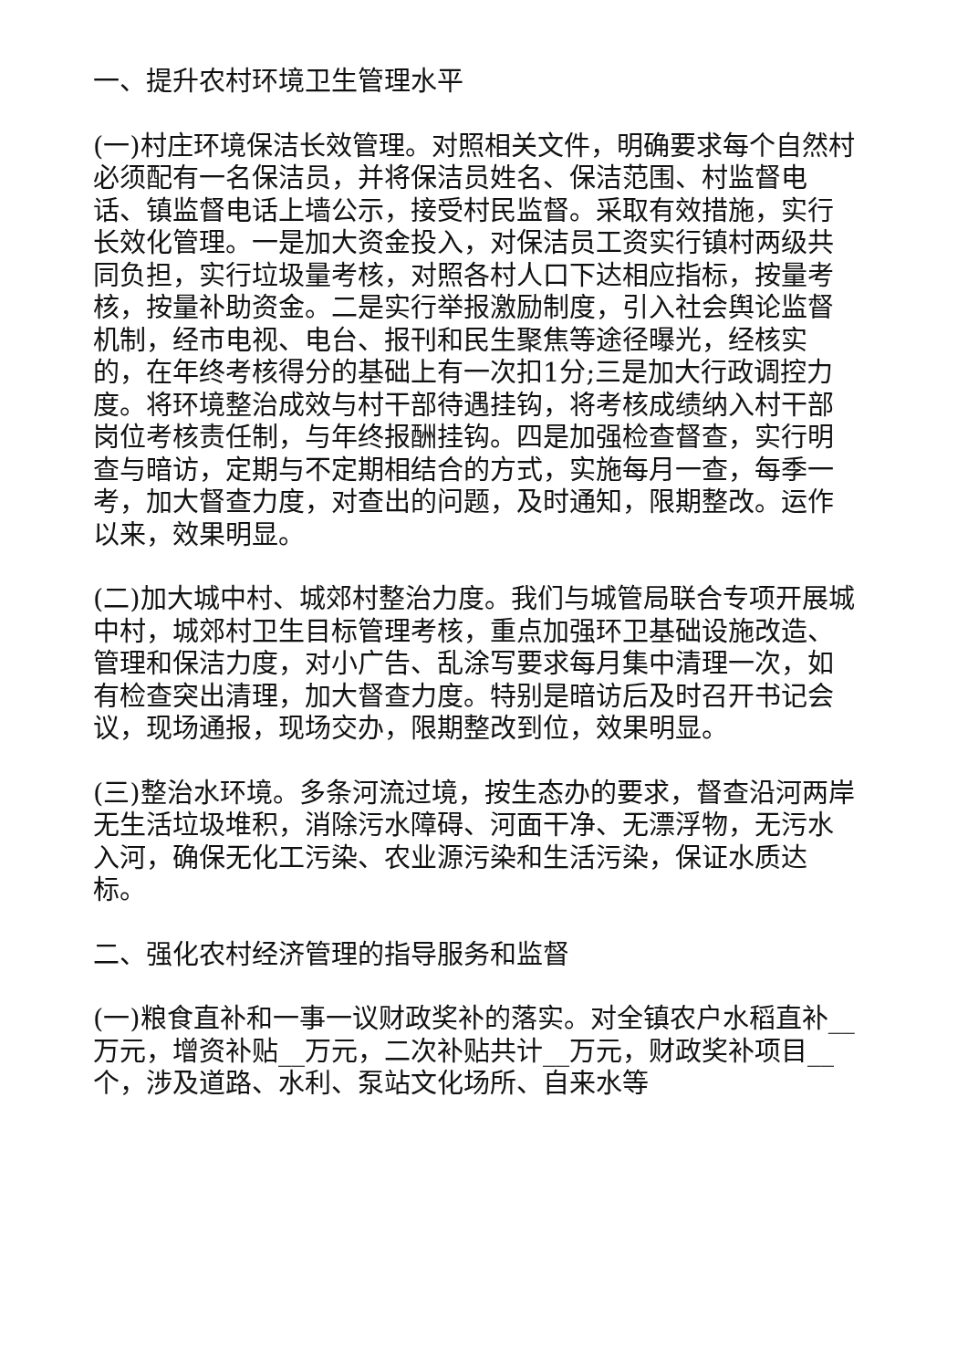一、提升农村环境卫生管理水平
(一)村庄环境保洁长效管理。对照相关文件，明确要求每个自然村必须配有一名保洁员，并将保洁员姓名、保洁范围、村监督电话、镇监督电话上墙公示，接受村民监督。采取有效措施，实行长效化管理。一是加大资金投入，对保洁员工资实行镇村两级共同负担，实行垃圾量考核，对照各村人口下达相应指标，按量考核，按量补助资金。二是实行举报激励制度，引入社会舆论监督机制，经市电视、电台、报刊和民生聚焦等途径曝光，经核实的，在年终考核得分的基础上有一次扣1分;三是加大行政调控力度。将环境整治成效与村干部待遇挂钩，将考核成绩纳入村干部岗位考核责任制，与年终报酬挂钩。四是加强检查督查，实行明查与暗访，定期与不定期相结合的方式，实施每月一查，每季一考，加大督查力度，对查出的问题，及时通知，限期整改。运作以来，效果明显。
(二)加大城中村、城郊村整治力度。我们与城管局联合专项开展城中村，城郊村卫生目标管理考核，重点加强环卫基础设施改造、管理和保洁力度，对小广告、乱涂写要求每月集中清理一次，如有检查突出清理，加大督查力度。特别是暗访后及时召开书记会议，现场通报，现场交办，限期整改到位，效果明显。
(三)整治水环境。多条河流过境，按生态办的要求，督查沿河两岸无生活垃圾堆积，消除污水障碍、河面干净、无漂浮物，无污水入河，确保无化工污染、农业源污染和生活污染，保证水质达标。
二、强化农村经济管理的指导服务和监督
(一)粮食直补和一事一议财政奖补的落实。对全镇农户水稻直补__万元，增资补贴__万元，二次补贴共计__万元，财政奖补项目__个，涉及道路、水利、泵站文化场所、自来水等